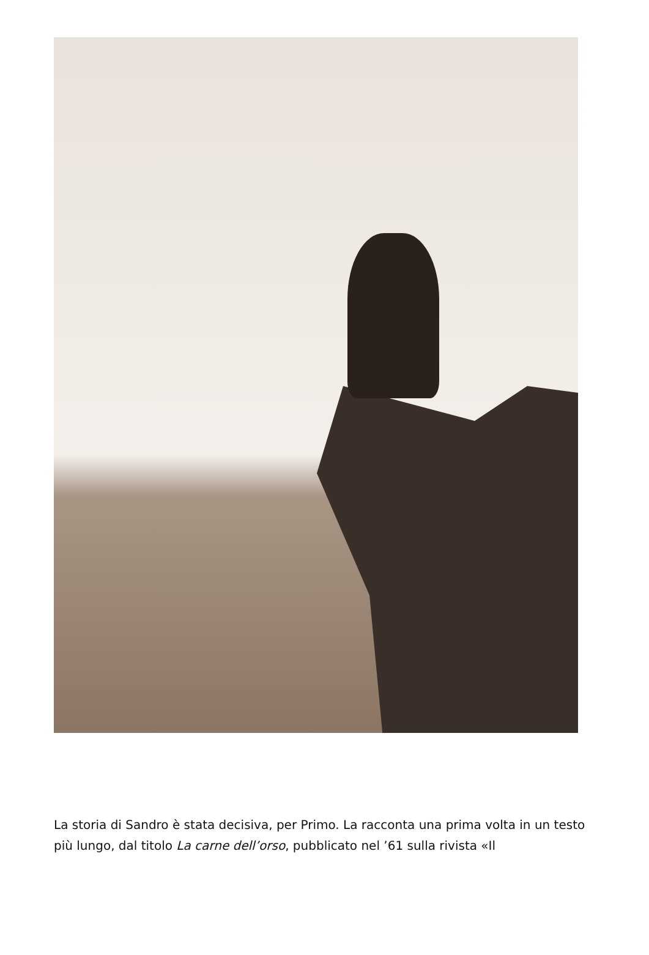La storia di Sandro è stata decisiva, per Primo. La racconta una prima volta in un testo più lungo, dal titolo La carne dell’orso, pubblicato nel ’61 sulla rivista «Il